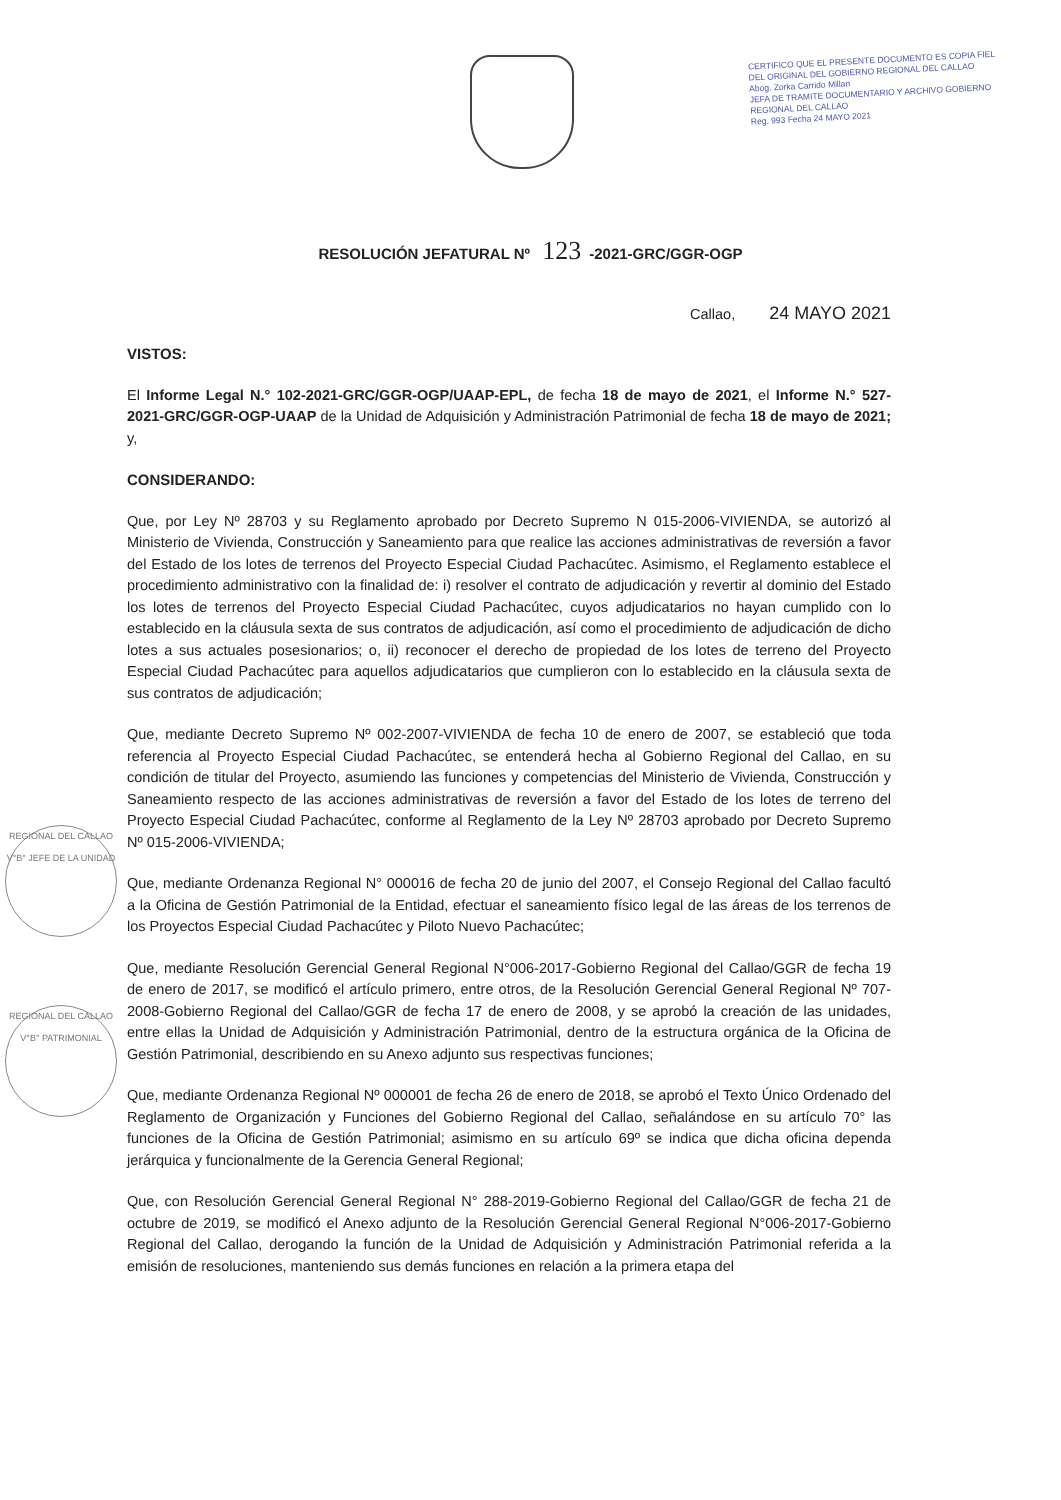CERTIFICO QUE EL PRESENTE DOCUMENTO ES COPIA FIEL DEL ORIGINAL DEL GOBIERNO REGIONAL DEL CALLAO
Abog. Zorka Carrido Millan
JEFA DE TRAMITE DOCUMENTARIO Y ARCHIVO GOBIERNO REGIONAL DEL CALLAO
Reg. 993 Fecha 24 MAYO 2021
RESOLUCIÓN JEFATURAL Nº 123 -2021-GRC/GGR-OGP
Callao, 24 MAYO 2021
VISTOS:
El Informe Legal N.° 102-2021-GRC/GGR-OGP/UAAP-EPL, de fecha 18 de mayo de 2021, el Informe N.° 527-2021-GRC/GGR-OGP-UAAP de la Unidad de Adquisición y Administración Patrimonial de fecha 18 de mayo de 2021; y,
CONSIDERANDO:
Que, por Ley Nº 28703 y su Reglamento aprobado por Decreto Supremo N 015-2006-VIVIENDA, se autorizó al Ministerio de Vivienda, Construcción y Saneamiento para que realice las acciones administrativas de reversión a favor del Estado de los lotes de terrenos del Proyecto Especial Ciudad Pachacútec. Asimismo, el Reglamento establece el procedimiento administrativo con la finalidad de: i) resolver el contrato de adjudicación y revertir al dominio del Estado los lotes de terrenos del Proyecto Especial Ciudad Pachacútec, cuyos adjudicatarios no hayan cumplido con lo establecido en la cláusula sexta de sus contratos de adjudicación, así como el procedimiento de adjudicación de dicho lotes a sus actuales posesionarios; o, ii) reconocer el derecho de propiedad de los lotes de terreno del Proyecto Especial Ciudad Pachacútec para aquellos adjudicatarios que cumplieron con lo establecido en la cláusula sexta de sus contratos de adjudicación;
Que, mediante Decreto Supremo Nº 002-2007-VIVIENDA de fecha 10 de enero de 2007, se estableció que toda referencia al Proyecto Especial Ciudad Pachacútec, se entenderá hecha al Gobierno Regional del Callao, en su condición de titular del Proyecto, asumiendo las funciones y competencias del Ministerio de Vivienda, Construcción y Saneamiento respecto de las acciones administrativas de reversión a favor del Estado de los lotes de terreno del Proyecto Especial Ciudad Pachacútec, conforme al Reglamento de la Ley Nº 28703 aprobado por Decreto Supremo Nº 015-2006-VIVIENDA;
Que, mediante Ordenanza Regional N° 000016 de fecha 20 de junio del 2007, el Consejo Regional del Callao facultó a la Oficina de Gestión Patrimonial de la Entidad, efectuar el saneamiento físico legal de las áreas de los terrenos de los Proyectos Especial Ciudad Pachacútec y Piloto Nuevo Pachacútec;
Que, mediante Resolución Gerencial General Regional N°006-2017-Gobierno Regional del Callao/GGR de fecha 19 de enero de 2017, se modificó el artículo primero, entre otros, de la Resolución Gerencial General Regional Nº 707-2008-Gobierno Regional del Callao/GGR de fecha 17 de enero de 2008, y se aprobó la creación de las unidades, entre ellas la Unidad de Adquisición y Administración Patrimonial, dentro de la estructura orgánica de la Oficina de Gestión Patrimonial, describiendo en su Anexo adjunto sus respectivas funciones;
Que, mediante Ordenanza Regional Nº 000001 de fecha 26 de enero de 2018, se aprobó el Texto Único Ordenado del Reglamento de Organización y Funciones del Gobierno Regional del Callao, señalándose en su artículo 70° las funciones de la Oficina de Gestión Patrimonial; asimismo en su artículo 69º se indica que dicha oficina dependa jerárquica y funcionalmente de la Gerencia General Regional;
Que, con Resolución Gerencial General Regional N° 288-2019-Gobierno Regional del Callao/GGR de fecha 21 de octubre de 2019, se modificó el Anexo adjunto de la Resolución Gerencial General Regional N°006-2017-Gobierno Regional del Callao, derogando la función de la Unidad de Adquisición y Administración Patrimonial referida a la emisión de resoluciones, manteniendo sus demás funciones en relación a la primera etapa del
REGIONAL DEL CALLAO V°B° JEFE DE LA UNIDAD
REGIONAL DEL CALLAO V°B° PATRIMONIAL